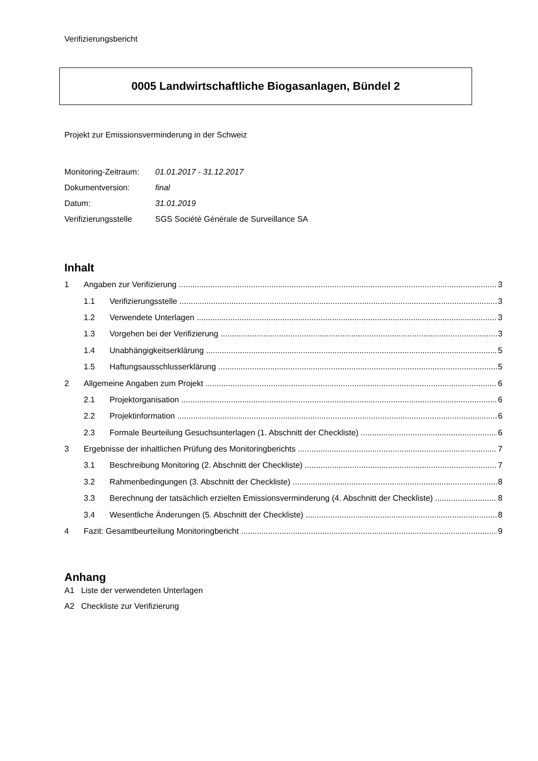Verifizierungsbericht
0005 Landwirtschaftliche Biogasanlagen, Bündel 2
Projekt zur Emissionsverminderung in der Schweiz
Monitoring-Zeitraum: 01.01.2017 - 31.12.2017
Dokumentversion: final
Datum: 31.01.2019
Verifizierungsstelle SGS Société Générale de Surveillance SA
Inhalt
1 Angaben zur Verifizierung 3
1.1 Verifizierungsstelle 3
1.2 Verwendete Unterlagen 3
1.3 Vorgehen bei der Verifizierung 3
1.4 Unabhängigkeitserklärung 5
1.5 Haftungsausschlusserklärung 5
2 Allgemeine Angaben zum Projekt 6
2.1 Projektorganisation 6
2.2 Projektinformation 6
2.3 Formale Beurteilung Gesuchsunterlagen (1. Abschnitt der Checkliste) 6
3 Ergebnisse der inhaltlichen Prüfung des Monitoringberichts 7
3.1 Beschreibung Monitoring (2. Abschnitt der Checkliste) 7
3.2 Rahmenbedingungen (3. Abschnitt der Checkliste) 8
3.3 Berechnung der tatsächlich erzielten Emissionsverminderung (4. Abschnitt der Checkliste) 8
3.4 Wesentliche Änderungen (5. Abschnitt der Checkliste) 8
4 Fazit: Gesamtbeurteilung Monitoringbericht 9
Anhang
A1 Liste der verwendeten Unterlagen
A2 Checkliste zur Verifizierung